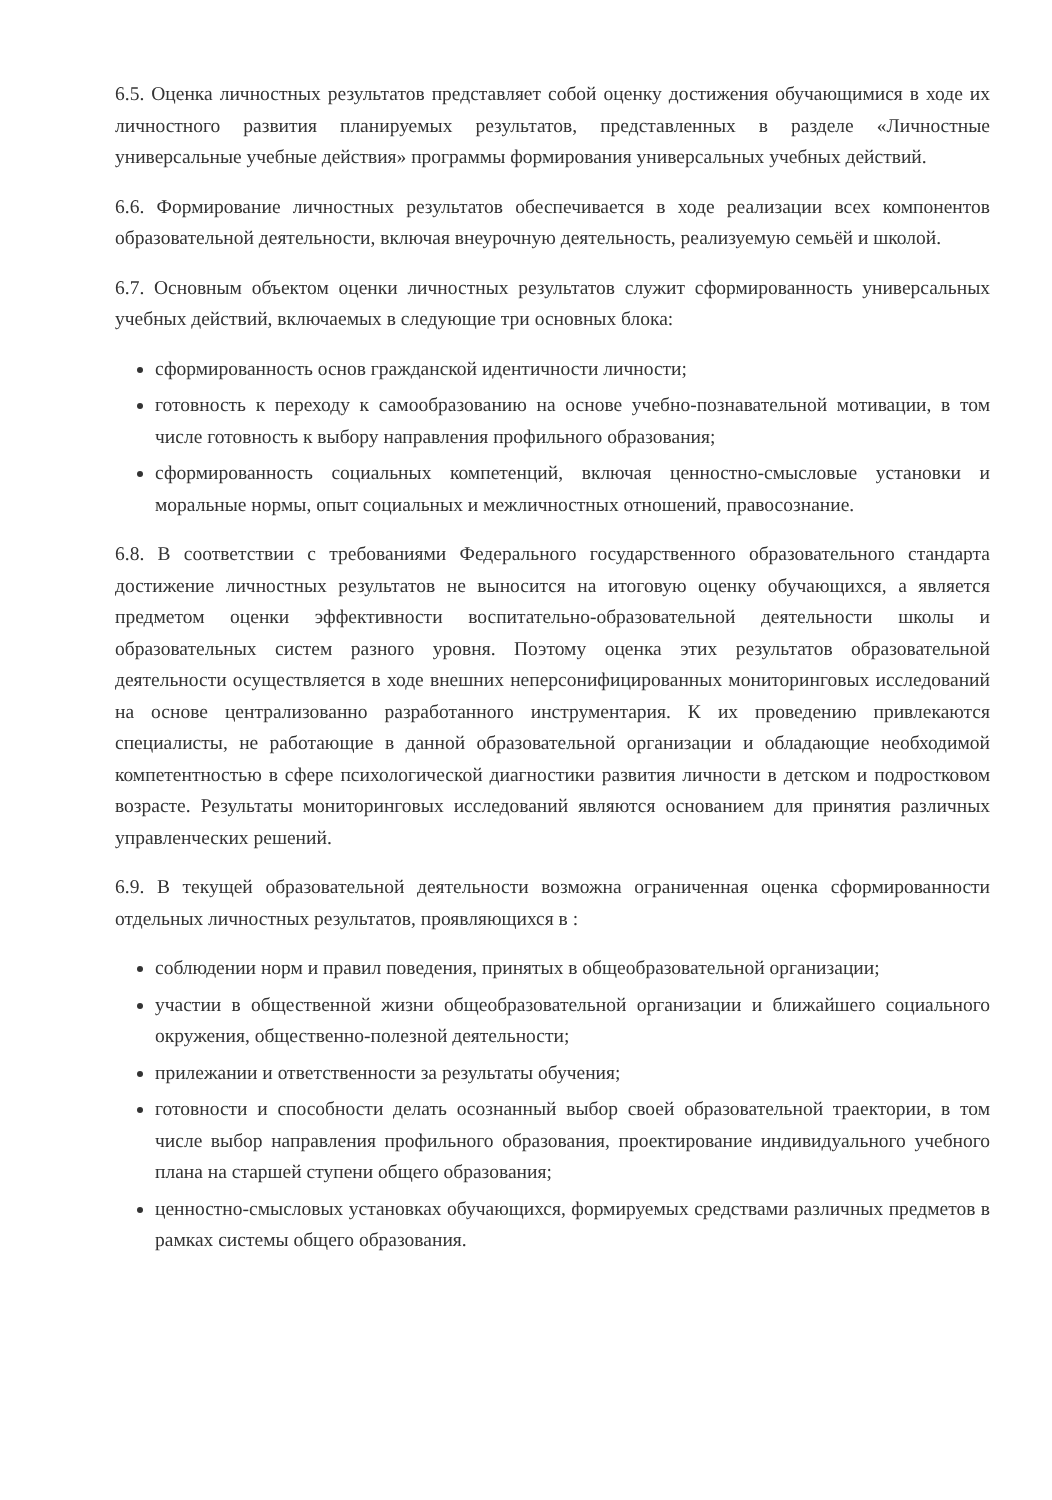6.5. Оценка личностных результатов представляет собой оценку достижения обучающимися в ходе их личностного развития планируемых результатов, представленных в разделе «Личностные универсальные учебные действия» программы формирования универсальных учебных действий.
6.6. Формирование личностных результатов обеспечивается в ходе реализации всех компонентов образовательной деятельности, включая внеурочную деятельность, реализуемую семьёй и школой.
6.7. Основным объектом оценки личностных результатов служит сформированность универсальных учебных действий, включаемых в следующие три основных блока:
сформированность основ гражданской идентичности личности;
готовность к переходу к самообразованию на основе учебно-познавательной мотивации, в том числе готовность к выбору направления профильного образования;
сформированность социальных компетенций, включая ценностно-смысловые установки и моральные нормы, опыт социальных и межличностных отношений, правосознание.
6.8. В соответствии с требованиями Федерального государственного образовательного стандарта достижение личностных результатов не выносится на итоговую оценку обучающихся, а является предметом оценки эффективности воспитательно-образовательной деятельности школы и образовательных систем разного уровня. Поэтому оценка этих результатов образовательной деятельности осуществляется в ходе внешних неперсонифицированных мониторинговых исследований на основе централизованно разработанного инструментария. К их проведению привлекаются специалисты, не работающие в данной образовательной организации и обладающие необходимой компетентностью в сфере психологической диагностики развития личности в детском и подростковом возрасте. Результаты мониторинговых исследований являются основанием для принятия различных управленческих решений.
6.9. В текущей образовательной деятельности возможна ограниченная оценка сформированности отдельных личностных результатов, проявляющихся в :
соблюдении норм и правил поведения, принятых в общеобразовательной организации;
участии в общественной жизни общеобразовательной организации и ближайшего социального окружения, общественно-полезной деятельности;
прилежании и ответственности за результаты обучения;
готовности и способности делать осознанный выбор своей образовательной траектории, в том числе выбор направления профильного образования, проектирование индивидуального учебного плана на старшей ступени общего образования;
ценностно-смысловых установках обучающихся, формируемых средствами различных предметов в рамках системы общего образования.